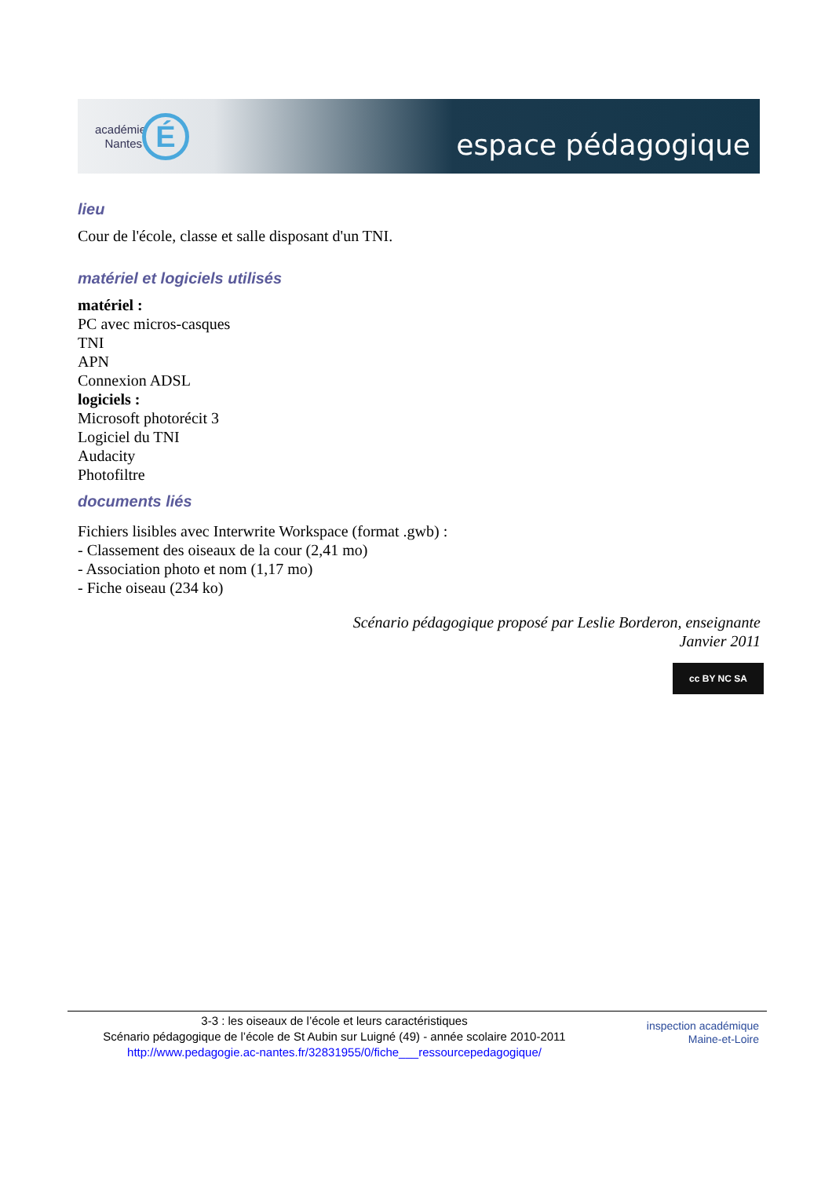académie
Nantes
É espace pédagogique
lieu
Cour de l'école, classe et salle disposant d'un TNI.
matériel et logiciels utilisés
matériel :
PC avec micros-casques
TNI
APN
Connexion ADSL
logiciels :
Microsoft photorécit 3
Logiciel du TNI
Audacity
Photofiltre
documents liés
Fichiers lisibles avec Interwrite Workspace (format .gwb) :
- Classement des oiseaux de la cour (2,41 mo)
- Association photo et nom (1,17 mo)
- Fiche oiseau (234 ko)
Scénario pédagogique proposé par Leslie Borderon, enseignante
Janvier 2011
cc BY NC SA
3-3 : les oiseaux de l’école et leurs caractéristiques
Scénario pédagogique de l’école de St Aubin sur Luigné (49) - année scolaire 2010-2011
http://www.pedagogie.ac-nantes.fr/32831955/0/fiche___ressourcepedagogique/
inspection académique
Maine-et-Loire